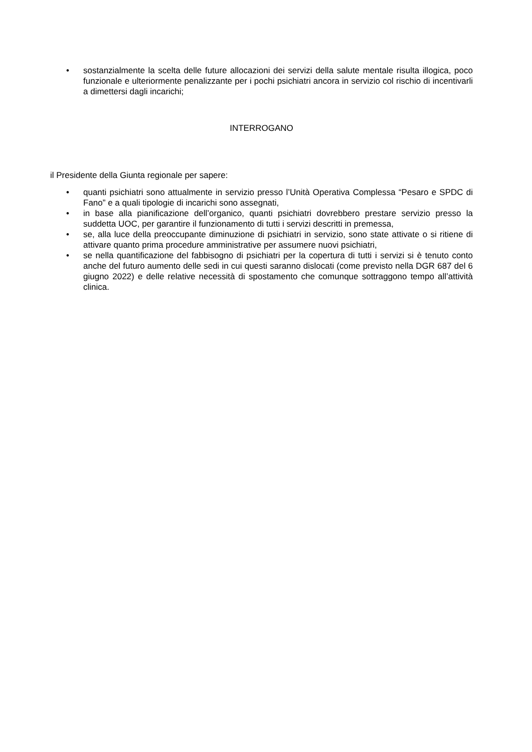• sostanzialmente la scelta delle future allocazioni dei servizi della salute mentale risulta illogica, poco funzionale e ulteriormente penalizzante per i pochi psichiatri ancora in servizio col rischio di incentivarli a dimettersi dagli incarichi;
INTERROGANO
il Presidente della Giunta regionale per sapere:
• quanti psichiatri sono attualmente in servizio presso l’Unità Operativa Complessa “Pesaro e SPDC di Fano” e a quali tipologie di incarichi sono assegnati,
• in base alla pianificazione dell’organico, quanti psichiatri dovrebbero prestare servizio presso la suddetta UOC, per garantire il funzionamento di tutti i servizi descritti in premessa,
• se, alla luce della preoccupante diminuzione di psichiatri in servizio, sono state attivate o si ritiene di attivare quanto prima procedure amministrative per assumere nuovi psichiatri,
• se nella quantificazione del fabbisogno di psichiatri per la copertura di tutti i servizi si è tenuto conto anche del futuro aumento delle sedi in cui questi saranno dislocati (come previsto nella DGR 687 del 6 giugno 2022) e delle relative necessità di spostamento che comunque sottraggono tempo all’attività clinica.